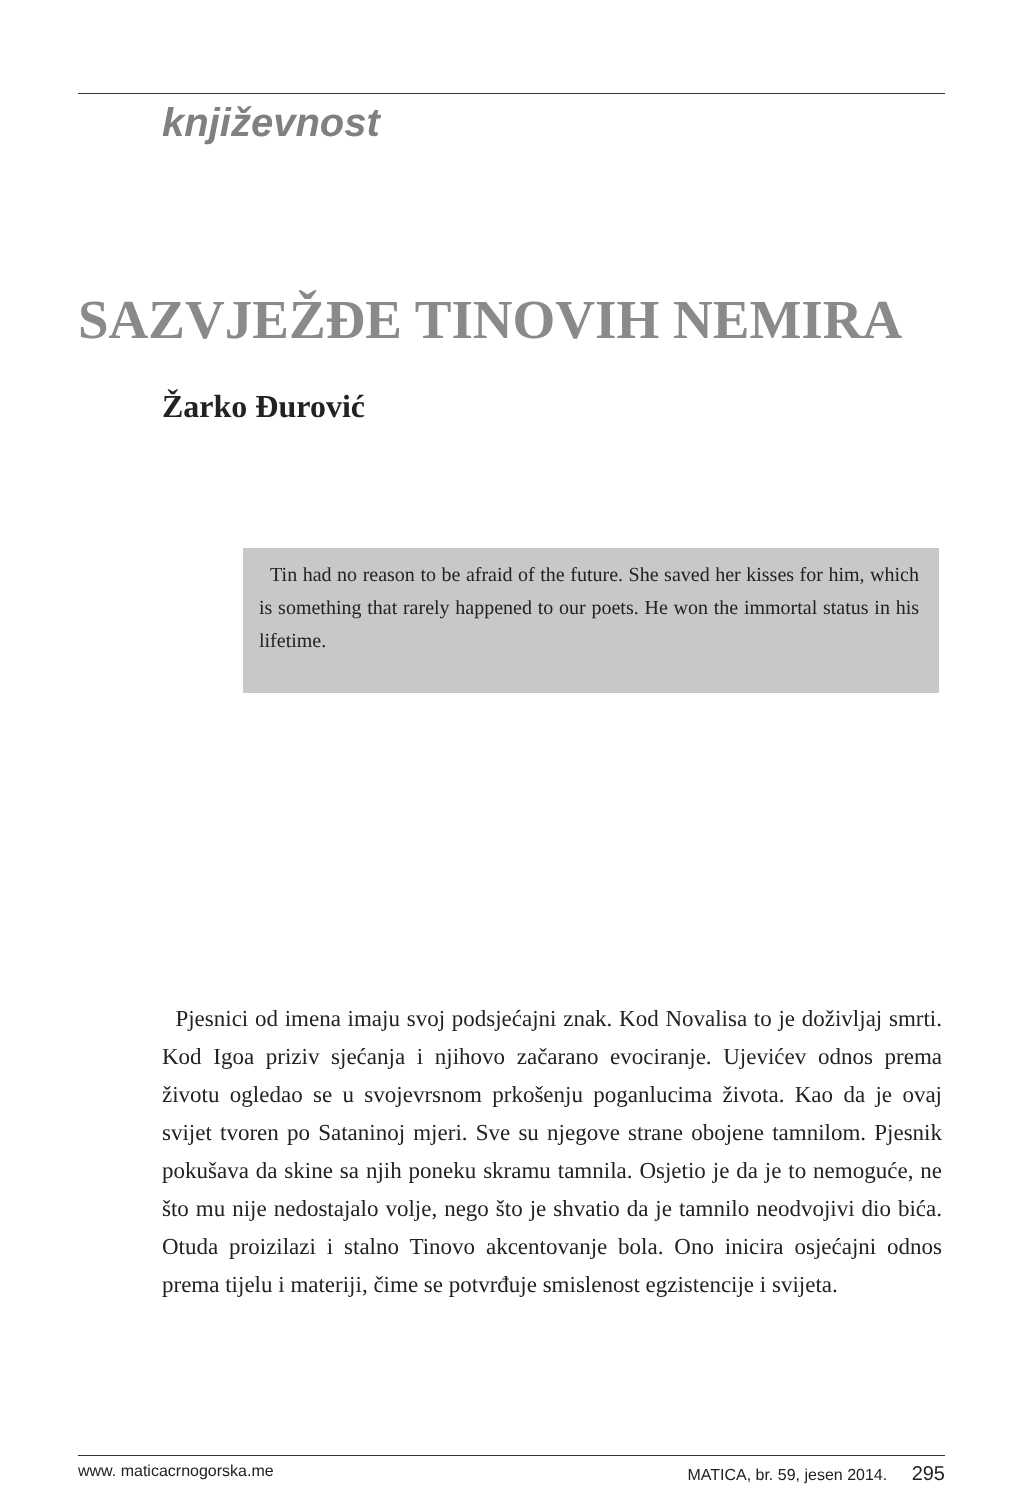književnost
SAZVJEŽĐE TINOVIH NEMIRA
Žarko Đurović
Tin had no reason to be afraid of the future. She saved her kisses for him, which is something that rarely happened to our poets. He won the immortal status in his lifetime.
Pjesnici od imena imaju svoj podsjećajni znak. Kod Novalisa to je doživljaj smrti. Kod Igoa priziv sjećanja i njihovo začarano evociranje. Ujevićev odnos prema životu ogledao se u svojevrsnom prkošenju poganlucima života. Kao da je ovaj svijet tvoren po Sataninoj mjeri. Sve su njegove strane obojene tamnilom. Pjesnik pokušava da skine sa njih poneku skramu tamnila. Osjetio je da je to nemoguće, ne što mu nije nedostajalo volje, nego što je shvatio da je tamnilo neodvojivi dio bića. Otuda proizilazi i stalno Tinovo akcentovanje bola. Ono inicira osjećajni odnos prema tijelu i materiji, čime se potvrđuje smislenost egzistencije i svijeta.
www. maticacrnogorska.me MATICA, br. 59, jesen 2014. 295